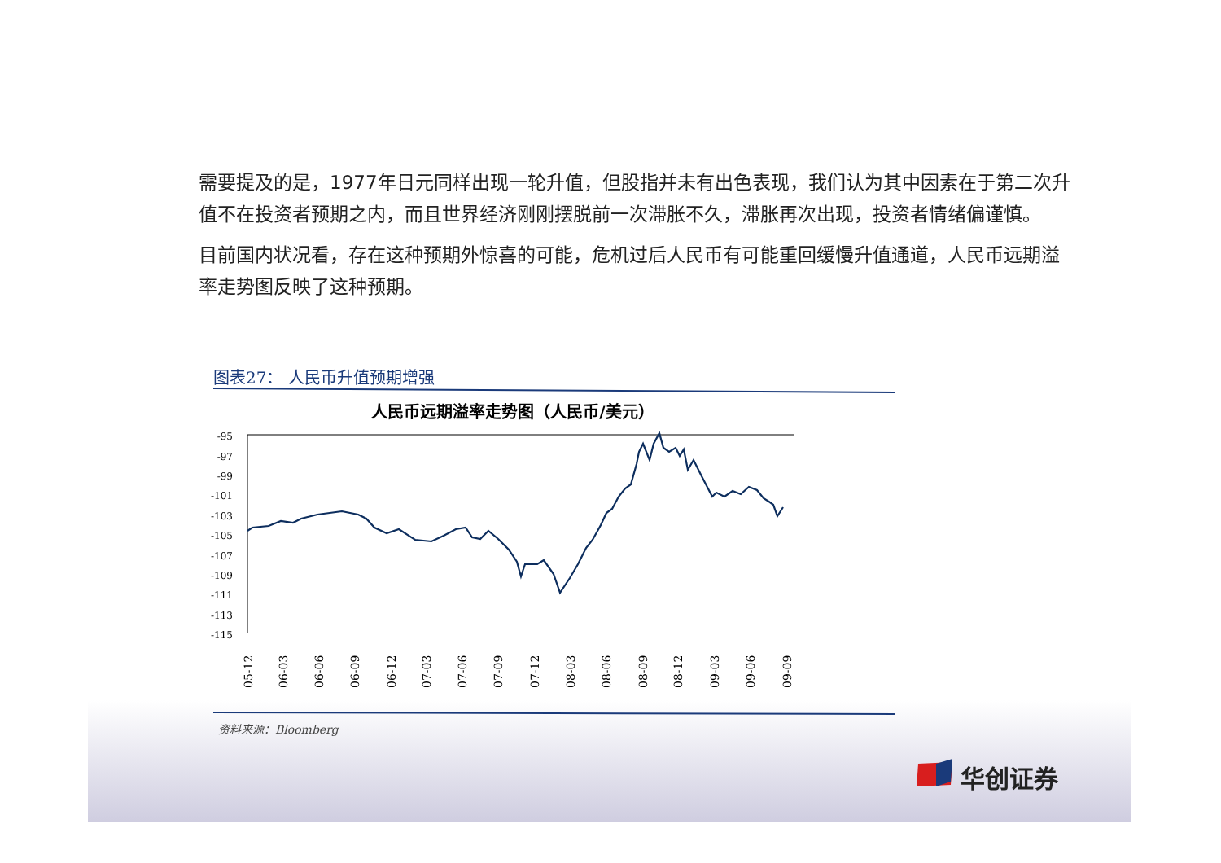需要提及的是，1977年日元同样出现一轮升值，但股指并未有出色表现，我们认为其中因素在于第二次升值不在投资者预期之内，而且世界经济刚刚摆脱前一次滞胀不久，滞胀再次出现，投资者情绪偏谨慎。
目前国内状况看，存在这种预期外惊喜的可能，危机过后人民币有可能重回缓慢升值通道，人民币远期溢率走势图反映了这种预期。
图表27： 人民币升值预期增强
人民币远期溢率走势图（人民币/美元）
-95
-97
-99
-101
-103
-105
-107
-109
-111
-113
-115
05-12
06-03
06-06
06-09
06-12
07-03
07-06
07-09
07-12
08-03
08-06
08-09
08-12
09-03
09-06
09-09
资料来源：Bloomberg
华创证券